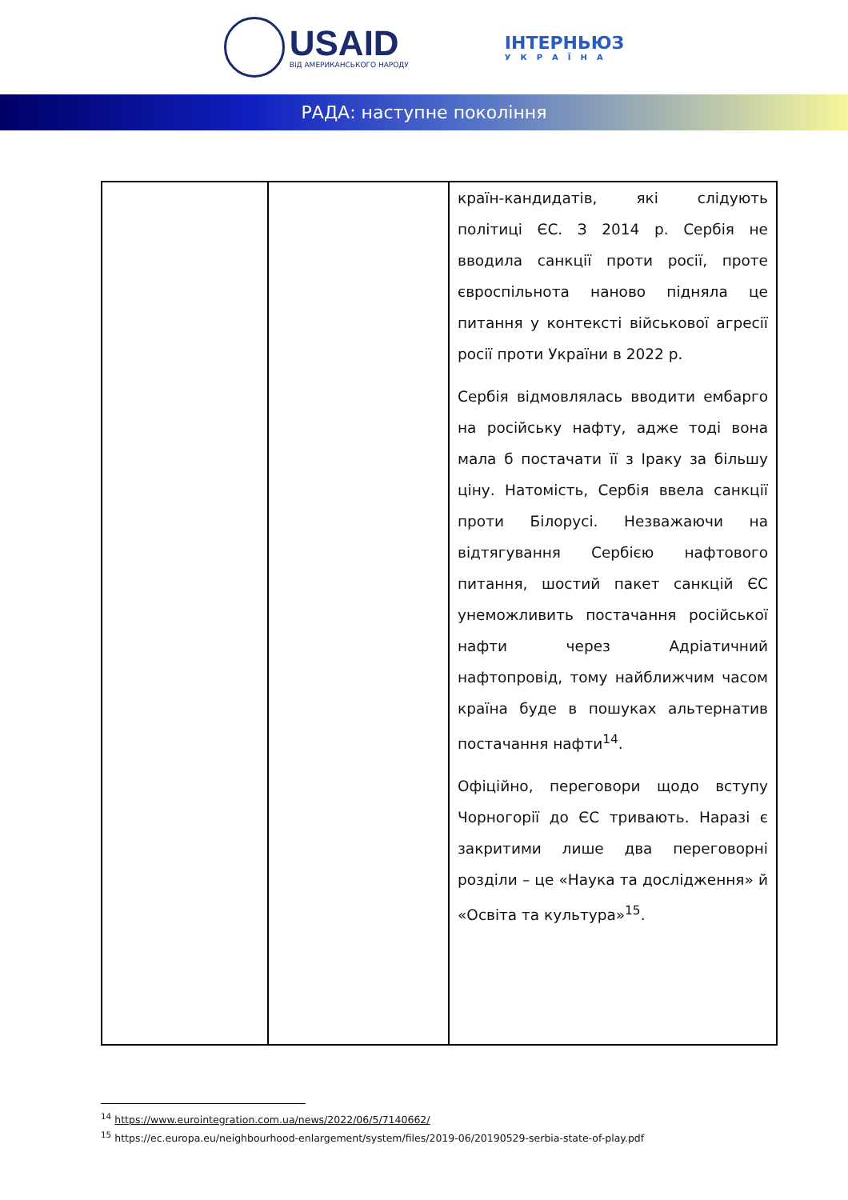USAID
ВІД АМЕРИКАНСЬКОГО НАРОДУ
ІНТЕРНЬЮЗ
УКРАЇНА
РАДА: наступне покоління
| | | країн-кандидатів, які слідують політиці ЄС. З 2014 р. Сербія не вводила санкції проти росії, проте євроспільнота наново підняла це питання у контексті військової агресії росії проти України в 2022 р. Сербія відмовлялась вводити ембарго на російську нафту, адже тоді вона мала б постачати її з Іраку за більшу ціну. Натомість, Сербія ввела санкції проти Білорусі. Незважаючи на відтягування Сербією нафтового питання, шостий пакет санкцій ЄС унеможливить постачання російської нафти через Адріатичний нафтопровід, тому найближчим часом країна буде в пошуках альтернатив постачання нафти<sup>14</sup>. Офіційно, переговори щодо вступу Чорногорії до ЄС тривають. Наразі є закритими лише два переговорні розділи – це «Наука та дослідження» й «Освіта та культура»<sup>15</sup>. |
<sup>14</sup> https://www.eurointegration.com.ua/news/2022/06/5/7140662/
<sup>15</sup> https://ec.europa.eu/neighbourhood-enlargement/system/files/2019-06/20190529-serbia-state-of-play.pdf